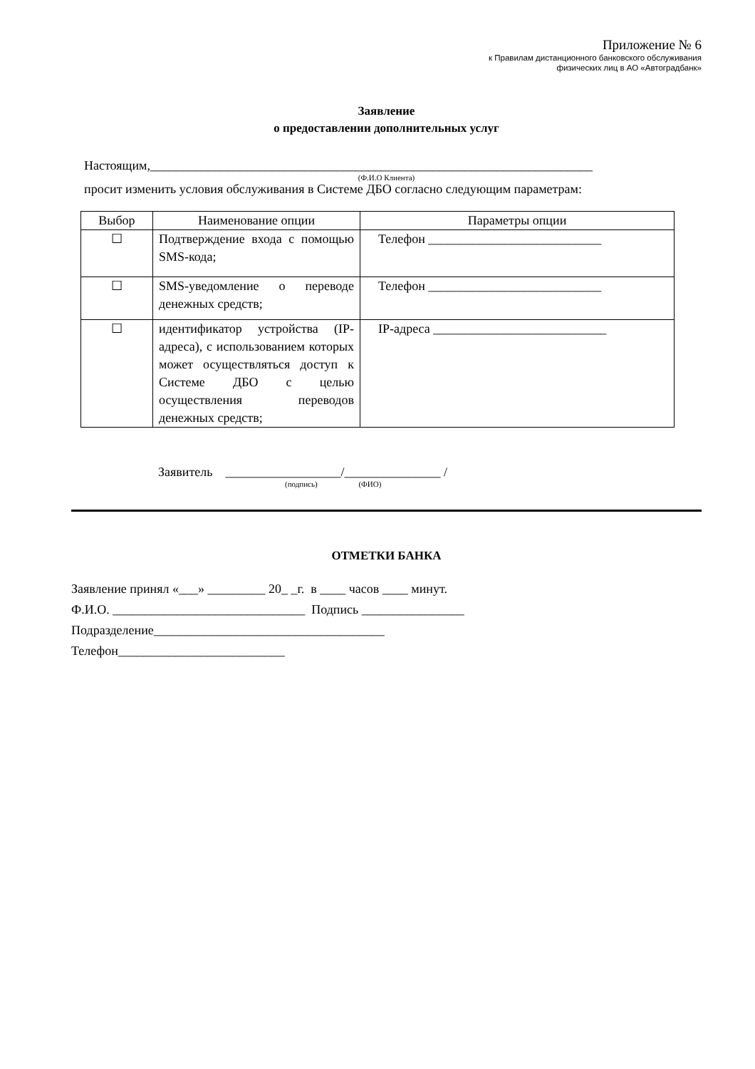Приложение № 6
к Правилам дистанционного банковского обслуживания
физических лиц в АО «Автоградбанк»
Заявление
о предоставлении дополнительных услуг
Настоящим,_____________________________________________________________________
(Ф.И.О Клиента)
просит изменить условия обслуживания в Системе ДБО согласно следующим параметрам:
| Выбор | Наименование опции | Параметры опции |
| --- | --- | --- |
| ☐ | Подтверждение входа с помощью SMS-кода; | Телефон ___________________________ |
| ☐ | SMS-уведомление о переводе денежных средств; | Телефон ___________________________ |
| ☐ | идентификатор устройства (IP-адреса), с использованием которых может осуществляться доступ к Системе ДБО с целью осуществления переводов денежных средств; | IP-адреса ___________________________ |
Заявитель __________________/_______________ /
(подпись) (ФИО)
ОТМЕТКИ БАНКА
Заявление принял «___» _________ 20_ _г. в ____ часов ____ минут.
Ф.И.О. ______________________________ Подпись ________________
Подразделение____________________________________
Телефон__________________________